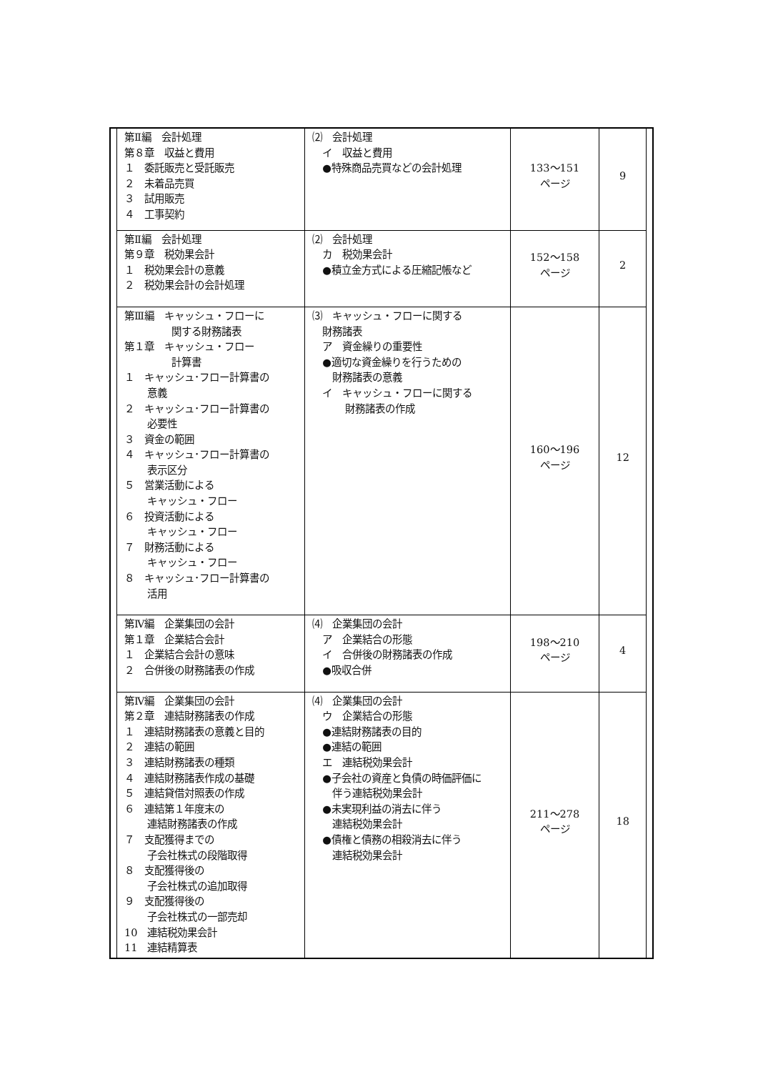| | 第Ⅱ編 会計処理 第８章 収益と費用 １ 委託販売と受託販売 ２ 未着品売買 ３ 試用販売 ４ 工事契約 | ⑵ 会計処理 イ 収益と費用 ●特殊商品売買などの会計処理 | 133～151 ページ | 9 | |
| | 第Ⅱ編 会計処理 第９章 税効果会計 １ 税効果会計の意義 ２ 税効果会計の会計処理 | ⑵ 会計処理 カ 税効果会計 ●積立金方式による圧縮記帳など | 152～158 ページ | 2 | |
| | 第Ⅲ編 キャッシュ・フローに 関する財務諸表 第１章 キャッシュ・フロー 計算書 １ キャッシュ･フロー計算書の 意義 ２ キャッシュ･フロー計算書の 必要性 ３ 資金の範囲 ４ キャッシュ･フロー計算書の 表示区分 ５ 営業活動による キャッシュ・フロー ６ 投資活動による キャッシュ・フロー ７ 財務活動による キャッシュ・フロー ８ キャッシュ･フロー計算書の 活用 | ⑶ キャッシュ・フローに関する 財務諸表 ア 資金繰りの重要性 ●適切な資金繰りを行うための 財務諸表の意義 イ キャッシュ・フローに関する 財務諸表の作成 | 160～196 ページ | 12 | |
| | 第Ⅳ編 企業集団の会計 第１章 企業結合会計 １ 企業結合会計の意味 ２ 合併後の財務諸表の作成 | ⑷ 企業集団の会計 ア 企業結合の形態 イ 合併後の財務諸表の作成 ●吸収合併 | 198～210 ページ | 4 | |
| | 第Ⅳ編 企業集団の会計 第２章 連結財務諸表の作成 １ 連結財務諸表の意義と目的 ２ 連結の範囲 ３ 連結財務諸表の種類 ４ 連結財務諸表作成の基礎 ５ 連結貸借対照表の作成 ６ 連結第１年度末の 連結財務諸表の作成 ７ 支配獲得までの 子会社株式の段階取得 ８ 支配獲得後の 子会社株式の追加取得 ９ 支配獲得後の 子会社株式の一部売却 10 連結税効果会計 11 連結精算表 | ⑷ 企業集団の会計 ウ 企業結合の形態 ●連結財務諸表の目的 ●連結の範囲 エ 連結税効果会計 ●子会社の資産と負債の時価評価に 伴う連結税効果会計 ●未実現利益の消去に伴う 連結税効果会計 ●債権と債務の相殺消去に伴う 連結税効果会計 | 211～278 ページ | 18 | |